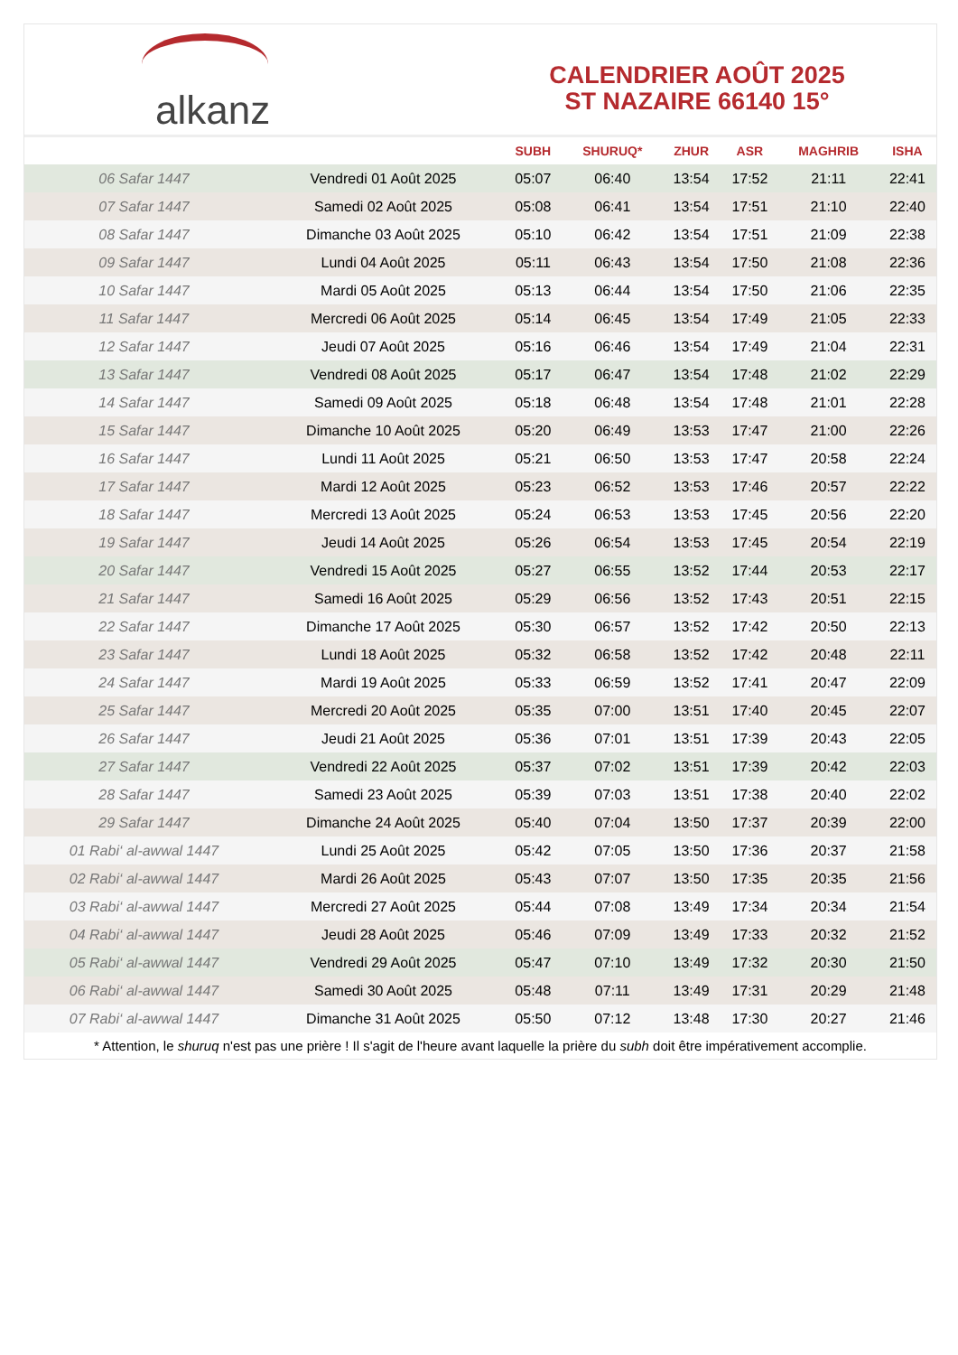alkanz
CALENDRIER AOÛT 2025
ST NAZAIRE 66140 15°
| | | SUBH | SHURUQ* | ZHUR | ASR | MAGHRIB | ISHA |
| --- | --- | --- | --- | --- | --- | --- | --- |
| 06 Safar 1447 | Vendredi 01 Août 2025 | 05:07 | 06:40 | 13:54 | 17:52 | 21:11 | 22:41 |
| 07 Safar 1447 | Samedi 02 Août 2025 | 05:08 | 06:41 | 13:54 | 17:51 | 21:10 | 22:40 |
| 08 Safar 1447 | Dimanche 03 Août 2025 | 05:10 | 06:42 | 13:54 | 17:51 | 21:09 | 22:38 |
| 09 Safar 1447 | Lundi 04 Août 2025 | 05:11 | 06:43 | 13:54 | 17:50 | 21:08 | 22:36 |
| 10 Safar 1447 | Mardi 05 Août 2025 | 05:13 | 06:44 | 13:54 | 17:50 | 21:06 | 22:35 |
| 11 Safar 1447 | Mercredi 06 Août 2025 | 05:14 | 06:45 | 13:54 | 17:49 | 21:05 | 22:33 |
| 12 Safar 1447 | Jeudi 07 Août 2025 | 05:16 | 06:46 | 13:54 | 17:49 | 21:04 | 22:31 |
| 13 Safar 1447 | Vendredi 08 Août 2025 | 05:17 | 06:47 | 13:54 | 17:48 | 21:02 | 22:29 |
| 14 Safar 1447 | Samedi 09 Août 2025 | 05:18 | 06:48 | 13:54 | 17:48 | 21:01 | 22:28 |
| 15 Safar 1447 | Dimanche 10 Août 2025 | 05:20 | 06:49 | 13:53 | 17:47 | 21:00 | 22:26 |
| 16 Safar 1447 | Lundi 11 Août 2025 | 05:21 | 06:50 | 13:53 | 17:47 | 20:58 | 22:24 |
| 17 Safar 1447 | Mardi 12 Août 2025 | 05:23 | 06:52 | 13:53 | 17:46 | 20:57 | 22:22 |
| 18 Safar 1447 | Mercredi 13 Août 2025 | 05:24 | 06:53 | 13:53 | 17:45 | 20:56 | 22:20 |
| 19 Safar 1447 | Jeudi 14 Août 2025 | 05:26 | 06:54 | 13:53 | 17:45 | 20:54 | 22:19 |
| 20 Safar 1447 | Vendredi 15 Août 2025 | 05:27 | 06:55 | 13:52 | 17:44 | 20:53 | 22:17 |
| 21 Safar 1447 | Samedi 16 Août 2025 | 05:29 | 06:56 | 13:52 | 17:43 | 20:51 | 22:15 |
| 22 Safar 1447 | Dimanche 17 Août 2025 | 05:30 | 06:57 | 13:52 | 17:42 | 20:50 | 22:13 |
| 23 Safar 1447 | Lundi 18 Août 2025 | 05:32 | 06:58 | 13:52 | 17:42 | 20:48 | 22:11 |
| 24 Safar 1447 | Mardi 19 Août 2025 | 05:33 | 06:59 | 13:52 | 17:41 | 20:47 | 22:09 |
| 25 Safar 1447 | Mercredi 20 Août 2025 | 05:35 | 07:00 | 13:51 | 17:40 | 20:45 | 22:07 |
| 26 Safar 1447 | Jeudi 21 Août 2025 | 05:36 | 07:01 | 13:51 | 17:39 | 20:43 | 22:05 |
| 27 Safar 1447 | Vendredi 22 Août 2025 | 05:37 | 07:02 | 13:51 | 17:39 | 20:42 | 22:03 |
| 28 Safar 1447 | Samedi 23 Août 2025 | 05:39 | 07:03 | 13:51 | 17:38 | 20:40 | 22:02 |
| 29 Safar 1447 | Dimanche 24 Août 2025 | 05:40 | 07:04 | 13:50 | 17:37 | 20:39 | 22:00 |
| 01 Rabi‘ al-awwal 1447 | Lundi 25 Août 2025 | 05:42 | 07:05 | 13:50 | 17:36 | 20:37 | 21:58 |
| 02 Rabi‘ al-awwal 1447 | Mardi 26 Août 2025 | 05:43 | 07:07 | 13:50 | 17:35 | 20:35 | 21:56 |
| 03 Rabi‘ al-awwal 1447 | Mercredi 27 Août 2025 | 05:44 | 07:08 | 13:49 | 17:34 | 20:34 | 21:54 |
| 04 Rabi‘ al-awwal 1447 | Jeudi 28 Août 2025 | 05:46 | 07:09 | 13:49 | 17:33 | 20:32 | 21:52 |
| 05 Rabi‘ al-awwal 1447 | Vendredi 29 Août 2025 | 05:47 | 07:10 | 13:49 | 17:32 | 20:30 | 21:50 |
| 06 Rabi‘ al-awwal 1447 | Samedi 30 Août 2025 | 05:48 | 07:11 | 13:49 | 17:31 | 20:29 | 21:48 |
| 07 Rabi‘ al-awwal 1447 | Dimanche 31 Août 2025 | 05:50 | 07:12 | 13:48 | 17:30 | 20:27 | 21:46 |
* Attention, le shuruq n'est pas une prière ! Il s'agit de l'heure avant laquelle la prière du subh doit être impérativement accomplie.